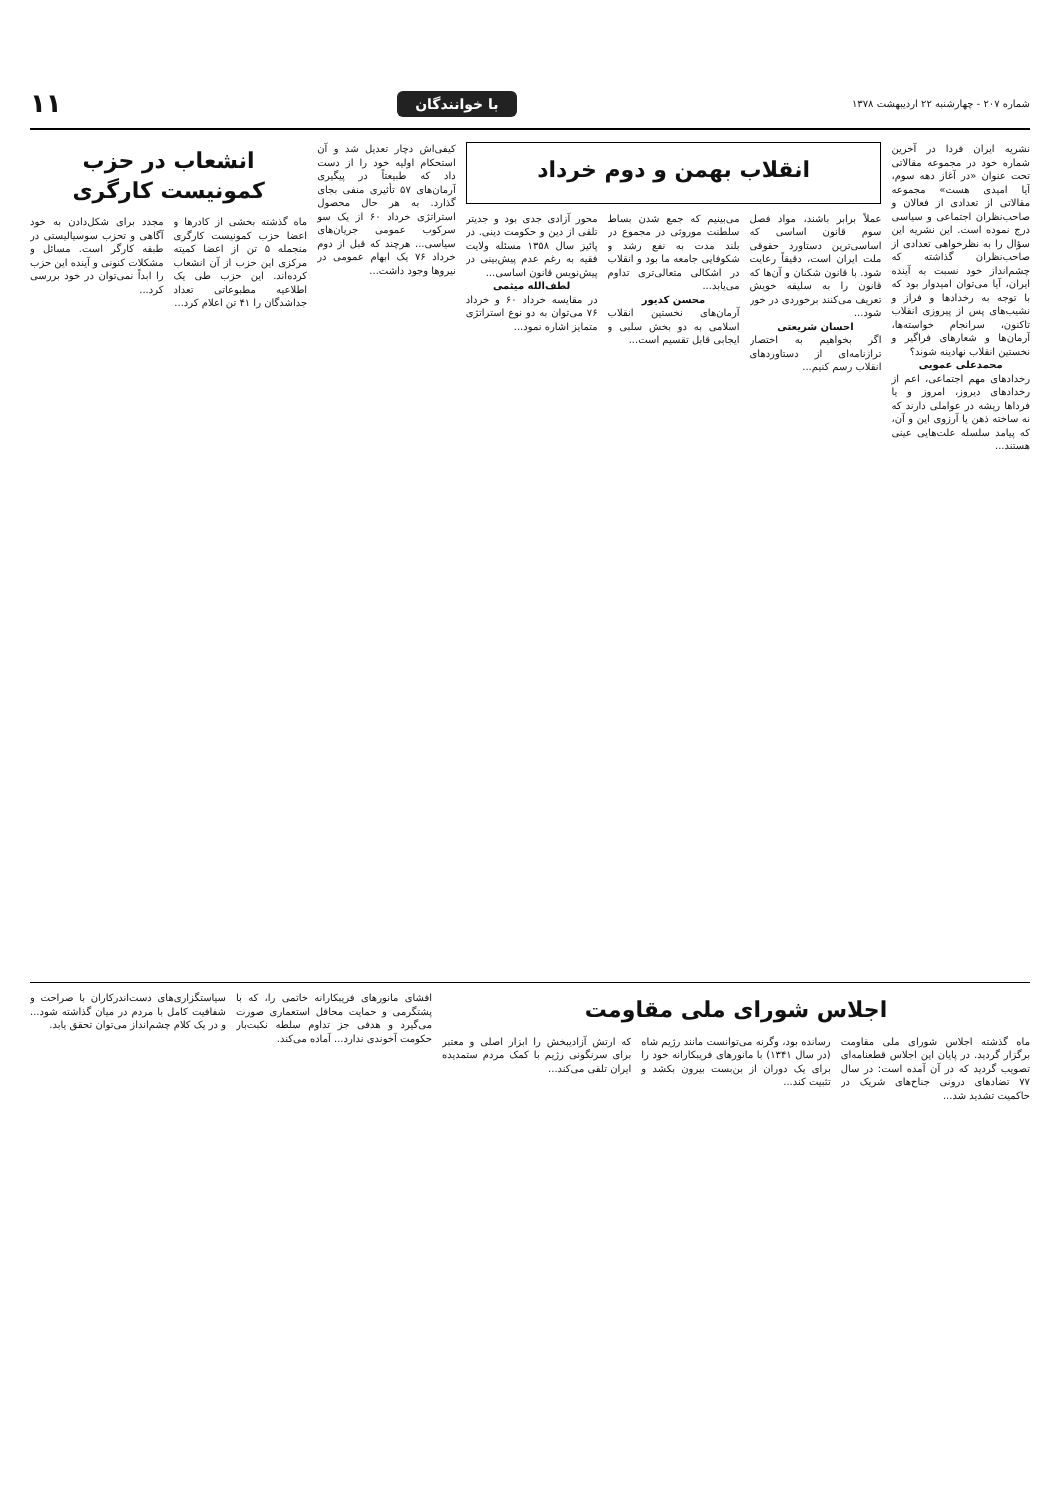شماره ۲۰۷ - چهارشنبه ۲۲ اردیبهشت ۱۳۷۸
با خوانندگان
۱۱
نشریه ایران فردا در آخرین شماره خود در مجموعه مقالاتی تحت عنوان «در آغاز دهه سوم، آیا امیدی هست» مجموعه مقالاتی از تعدادی از فعالان و صاحب‌نظران اجتماعی و سیاسی درج نموده است. این نشریه این سؤال را به نظرخواهی تعدادی از صاحب‌نظران گذاشته که چشم‌انداز خود نسبت به آینده ایران، آیا می‌توان امیدوار بود که با توجه به رخدادها و فراز و نشیب‌های پس از پیروزی انقلاب تاکنون، سرانجام خواسته‌ها، آرمان‌ها و شعارهای فراگیر و نخستین انقلاب نهادینه شوند؟
محمدعلی عمویی
رخدادهای مهم اجتماعی، اعم از رخدادهای دیروز، امروز و یا فرداها ریشه در عواملی دارند که نه ساخته ذهن یا آرزوی این و آن، که پیامد سلسله علت‌هایی عینی هستند...
انقلاب بهمن و دوم خرداد
عملاً برابر باشند، مواد فصل سوم قانون اساسی که اساسی‌ترین دستاورد حقوقی ملت ایران است، دقیقاً رعایت شود. با قانون شکنان و آن‌ها که قانون را به سلیقه خویش تعریف می‌کنند برخوردی در خور شود...
احسان شریعتی
اگر بخواهیم به اختصار ترازنامه‌ای از دستاوردهای انقلاب رسم کنیم...
می‌بینیم که جمع شدن بساط سلطنت موروثی در مجموع در بلند مدت به نفع رشد و شکوفایی جامعه ما بود و انقلاب در اشکالی متعالی‌تری تداوم می‌یابد...
محسن کدیور
آرمان‌های نخستین انقلاب اسلامی به دو بخش سلبی و ایجابی قابل تقسیم است...
محور آزادی جدی بود و جدیتر تلقی از دین و حکومت دینی. در پائیز سال ۱۳۵۸ مسئله ولایت فقیه به رغم عدم پیش‌بینی در پیش‌نویس قانون اساسی...
لطف‌الله میثمی
در مقایسه خرداد ۶۰ و خرداد ۷۶ می‌توان به دو نوع استراتژی متمایز اشاره نمود...
کیفی‌اش دچار تعدیل شد و آن استحکام اولیه خود را از دست داد که طبیعتاً در پیگیری آرمان‌های ۵۷ تأثیری منفی بجای گذارد. به هر حال محصول استراتژی خرداد ۶۰ از یک سو سرکوب عمومی جریان‌های سیاسی... هرچند که قبل از دوم خرداد ۷۶ یک ابهام عمومی در نیروها وجود داشت...
انشعاب در حزب کمونیست کارگری
ماه گذشته بخشی از کادرها و اعضا حزب کمونیست کارگری منجمله ۵ تن از اعضا کمیته مرکزی این حزب از آن انشعاب کرده‌اند. این حزب طی یک اطلاعیه مطبوعاتی تعداد جداشدگان را ۴۱ تن اعلام کرد...
مجدد برای شکل‌دادن به خود آگاهی و تحزب سوسیالیستی در طبقه کارگر است. مسائل و مشکلات کنونی و آینده این حزب را ابداً نمی‌توان در خود بررسی کرد...
اجلاس شورای ملی مقاومت
ماه گذشته اجلاس شورای ملی مقاومت برگزار گردید. در پایان این اجلاس قطعنامه‌ای تصویب گردید که در آن آمده است: در سال ۷۷ تضادهای درونی جناح‌های شریک در حاکمیت تشدید شد...
رسانده بود، وگرنه می‌توانست مانند رژیم شاه (در سال ۱۳۴۱) با مانورهای فریبکارانه خود را برای یک دوران از بن‌بست بیرون بکشد و تثبیت کند...
که ارتش آزادیبخش را ابزار اصلی و معتبر برای سرنگونی رژیم با کمک مردم ستمدیده ایران تلقی می‌کند...
افشای مانورهای فریبکارانه خاتمی را، که با پشتگرمی و حمایت محافل استعماری صورت می‌گیرد و هدفی جز تداوم سلطه نکبت‌بار حکومت آخوندی ندارد... آماده می‌کند.
سیاستگزاری‌های دست‌اندرکاران با صراحت و شفافیت کامل با مردم در میان گذاشته شود... و در یک کلام چشم‌انداز می‌توان تحقق یابد.